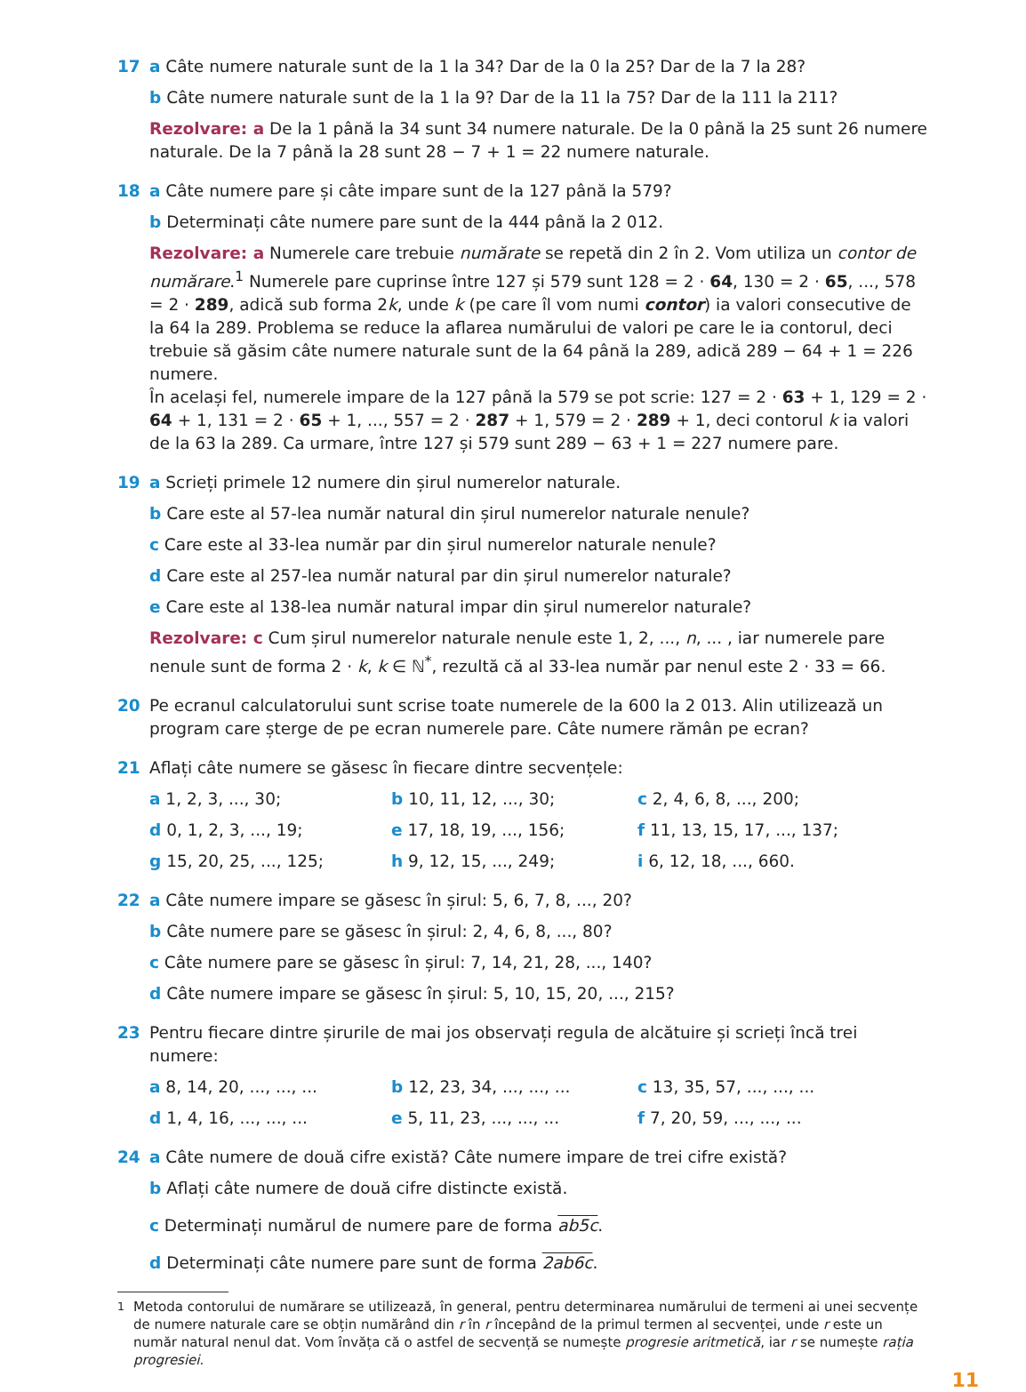17 a Câte numere naturale sunt de la 1 la 34? Dar de la 0 la 25? Dar de la 7 la 28?
b Câte numere naturale sunt de la 1 la 9? Dar de la 11 la 75? Dar de la 111 la 211?
Rezolvare: a De la 1 până la 34 sunt 34 numere naturale. De la 0 până la 25 sunt 26 numere naturale. De la 7 până la 28 sunt 28 − 7 + 1 = 22 numere naturale.
18 a Câte numere pare și câte impare sunt de la 127 până la 579?
b Determinați câte numere pare sunt de la 444 până la 2 012.
Rezolvare: a Numerele care trebuie numărate se repetă din 2 în 2. Vom utiliza un contor de numărare.<sup>1</sup> Numerele pare cuprinse între 127 și 579 sunt 128 = 2 · 64, 130 = 2 · 65, ..., 578 = 2 · 289, adică sub forma 2k, unde k (pe care îl vom numi contor) ia valori consecutive de la 64 la 289. Problema se reduce la aflarea numărului de valori pe care le ia contorul, deci trebuie să găsim câte numere naturale sunt de la 64 până la 289, adică 289 − 64 + 1 = 226 numere.
În același fel, numerele impare de la 127 până la 579 se pot scrie: 127 = 2 · 63 + 1, 129 = 2 · 64 + 1, 131 = 2 · 65 + 1, ..., 557 = 2 · 287 + 1, 579 = 2 · 289 + 1, deci contorul k ia valori de la 63 la 289. Ca urmare, între 127 și 579 sunt 289 − 63 + 1 = 227 numere pare.
19 a Scrieți primele 12 numere din șirul numerelor naturale.
b Care este al 57-lea număr natural din șirul numerelor naturale nenule?
c Care este al 33-lea număr par din șirul numerelor naturale nenule?
d Care este al 257-lea număr natural par din șirul numerelor naturale?
e Care este al 138-lea număr natural impar din șirul numerelor naturale?
Rezolvare: c Cum șirul numerelor naturale nenule este 1, 2, ..., n, ... , iar numerele pare nenule sunt de forma 2 · k, k ∈ ℕ<sup>*</sup>, rezultă că al 33-lea număr par nenul este 2 · 33 = 66.
20 Pe ecranul calculatorului sunt scrise toate numerele de la 600 la 2 013. Alin utilizează un program care șterge de pe ecran numerele pare. Câte numere rămân pe ecran?
21 Aflați câte numere se găsesc în fiecare dintre secvențele:
a 1, 2, 3, ..., 30;
b 10, 11, 12, ..., 30;
c 2, 4, 6, 8, ..., 200;
d 0, 1, 2, 3, ..., 19;
e 17, 18, 19, ..., 156;
f 11, 13, 15, 17, ..., 137;
g 15, 20, 25, ..., 125;
h 9, 12, 15, ..., 249;
i 6, 12, 18, ..., 660.
22 a Câte numere impare se găsesc în șirul: 5, 6, 7, 8, ..., 20?
b Câte numere pare se găsesc în șirul: 2, 4, 6, 8, ..., 80?
c Câte numere pare se găsesc în șirul: 7, 14, 21, 28, ..., 140?
d Câte numere impare se găsesc în șirul: 5, 10, 15, 20, ..., 215?
23 Pentru fiecare dintre șirurile de mai jos observați regula de alcătuire și scrieți încă trei numere:
a 8, 14, 20, ..., ..., ...
b 12, 23, 34, ..., ..., ...
c 13, 35, 57, ..., ..., ...
d 1, 4, 16, ..., ..., ...
e 5, 11, 23, ..., ..., ...
f 7, 20, 59, ..., ..., ...
24 a Câte numere de două cifre există? Câte numere impare de trei cifre există?
b Aflați câte numere de două cifre distincte există.
c Determinați numărul de numere pare de forma ab5c.
d Determinați câte numere pare sunt de forma 2ab6c.
<sup>1</sup> Metoda contorului de numărare se utilizează, în general, pentru determinarea numărului de termeni ai unei secvențe de numere naturale care se obțin numărând din r în r începând de la primul termen al secvenței, unde r este un număr natural nenul dat. Vom învăța că o astfel de secvență se numește progresie aritmetică, iar r se numește rația progresiei.
11